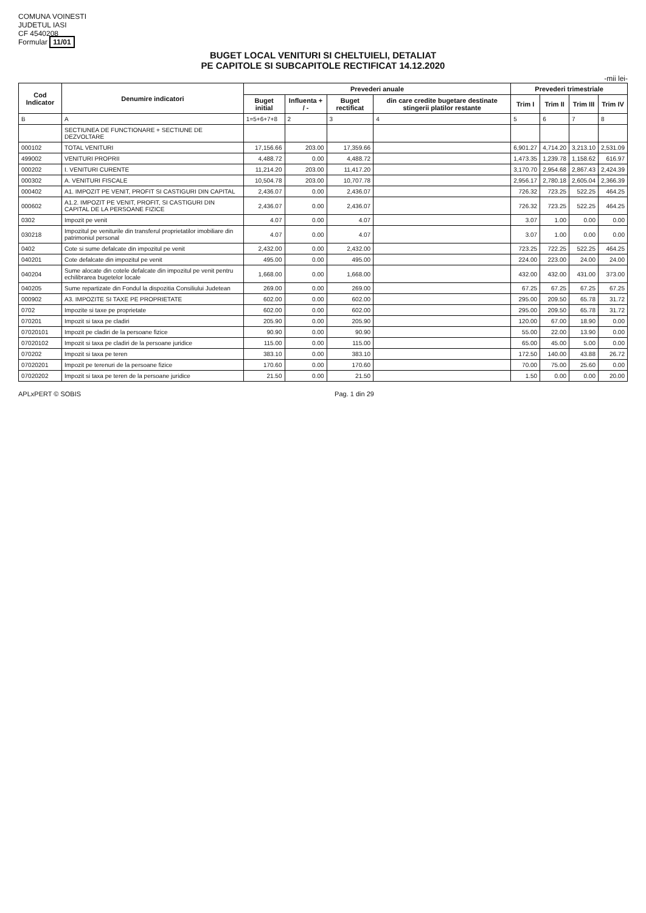COMUNA VOINESTI
JUDETUL IASI
CF 4540208
Formular 11/01
BUGET LOCAL VENITURI SI CHELTUIELI, DETALIAT
PE CAPITOLE SI SUBCAPITOLE RECTIFICAT 14.12.2020
-mii lei-
| Cod Indicator | Denumire indicatori | Prevederi anuale | | | | Prevederi trimestriale | | | |
| --- | --- | --- | --- | --- | --- | --- | --- | --- | --- |
| | | Buget initial | Influenta + / - | Buget rectificat | din care credite bugetare destinate stingerii platilor restante | Trim I | Trim II | Trim III | Trim IV |
| B | A | 1=5+6+7+8 | 2 | 3 | 4 | 5 | 6 | 7 | 8 |
| | SECTIUNEA DE FUNCTIONARE + SECTIUNE DE DEZVOLTARE | | | | | | | | |
| 000102 | TOTAL VENITURI | 17,156.66 | 203.00 | 17,359.66 | | 6,901.27 | 4,714.20 | 3,213.10 | 2,531.09 |
| 499002 | VENITURI PROPRII | 4,488.72 | 0.00 | 4,488.72 | | 1,473.35 | 1,239.78 | 1,158.62 | 616.97 |
| 000202 | I. VENITURI CURENTE | 11,214.20 | 203.00 | 11,417.20 | | 3,170.70 | 2,954.68 | 2,867.43 | 2,424.39 |
| 000302 | A. VENITURI FISCALE | 10,504.78 | 203.00 | 10,707.78 | | 2,956.17 | 2,780.18 | 2,605.04 | 2,366.39 |
| 000402 | A1. IMPOZIT PE VENIT, PROFIT SI CASTIGURI DIN CAPITAL | 2,436.07 | 0.00 | 2,436.07 | | 726.32 | 723.25 | 522.25 | 464.25 |
| 000602 | A1.2. IMPOZIT PE VENIT, PROFIT, SI CASTIGURI DIN CAPITAL DE LA PERSOANE FIZICE | 2,436.07 | 0.00 | 2,436.07 | | 726.32 | 723.25 | 522.25 | 464.25 |
| 0302 | Impozit pe venit | 4.07 | 0.00 | 4.07 | | 3.07 | 1.00 | 0.00 | 0.00 |
| 030218 | Impozitul pe veniturile din transferul proprietatilor imobiliare din patrimoniul personal | 4.07 | 0.00 | 4.07 | | 3.07 | 1.00 | 0.00 | 0.00 |
| 0402 | Cote si sume defalcate din impozitul pe venit | 2,432.00 | 0.00 | 2,432.00 | | 723.25 | 722.25 | 522.25 | 464.25 |
| 040201 | Cote defalcate din impozitul pe venit | 495.00 | 0.00 | 495.00 | | 224.00 | 223.00 | 24.00 | 24.00 |
| 040204 | Sume alocate din cotele defalcate din impozitul pe venit pentru echilibrarea bugetelor locale | 1,668.00 | 0.00 | 1,668.00 | | 432.00 | 432.00 | 431.00 | 373.00 |
| 040205 | Sume repartizate din Fondul la dispozitia Consiliului Judetean | 269.00 | 0.00 | 269.00 | | 67.25 | 67.25 | 67.25 | 67.25 |
| 000902 | A3. IMPOZITE SI TAXE PE PROPRIETATE | 602.00 | 0.00 | 602.00 | | 295.00 | 209.50 | 65.78 | 31.72 |
| 0702 | Impozite si taxe pe proprietate | 602.00 | 0.00 | 602.00 | | 295.00 | 209.50 | 65.78 | 31.72 |
| 070201 | Impozit si taxa pe cladiri | 205.90 | 0.00 | 205.90 | | 120.00 | 67.00 | 18.90 | 0.00 |
| 07020101 | Impozit pe cladiri de la persoane fizice | 90.90 | 0.00 | 90.90 | | 55.00 | 22.00 | 13.90 | 0.00 |
| 07020102 | Impozit si taxa pe cladiri de la persoane juridice | 115.00 | 0.00 | 115.00 | | 65.00 | 45.00 | 5.00 | 0.00 |
| 070202 | Impozit si taxa pe teren | 383.10 | 0.00 | 383.10 | | 172.50 | 140.00 | 43.88 | 26.72 |
| 07020201 | Impozit pe terenuri de la persoane fizice | 170.60 | 0.00 | 170.60 | | 70.00 | 75.00 | 25.60 | 0.00 |
| 07020202 | Impozit si taxa pe teren de la persoane juridice | 21.50 | 0.00 | 21.50 | | 1.50 | 0.00 | 0.00 | 20.00 |
APLxPERT © SOBIS Pag. 1 din 29